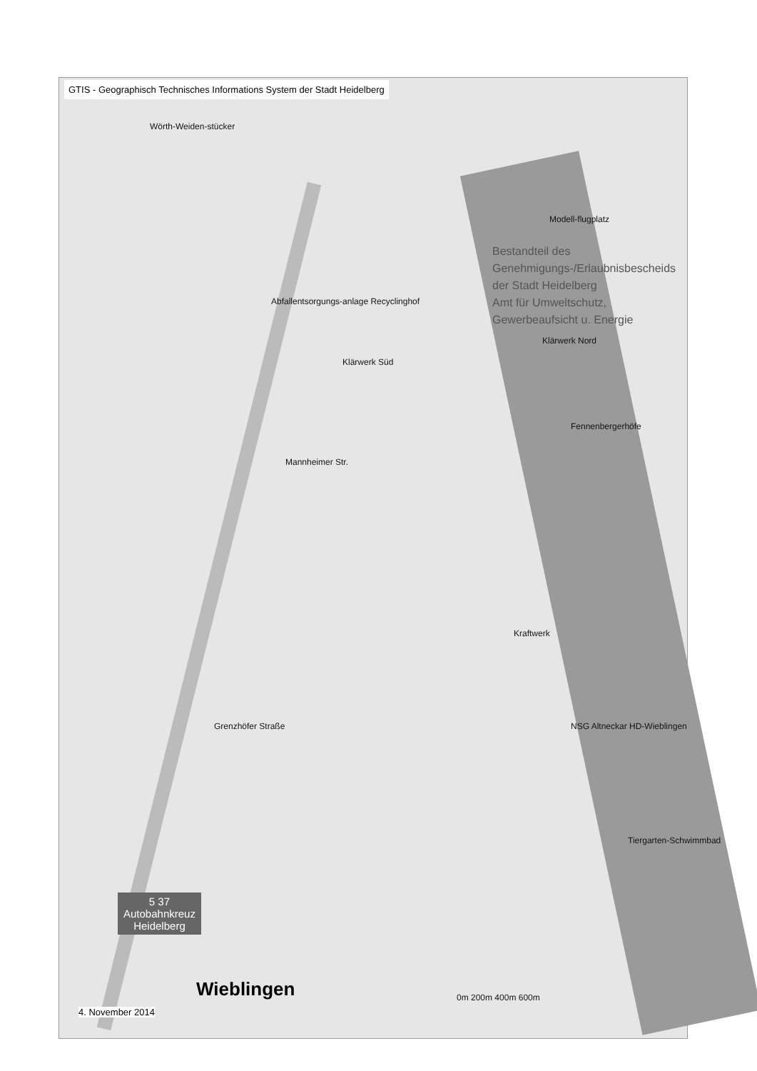GTIS - Geographisch Technisches Informations System der Stadt Heidelberg
Bestandteil des
Genehmigungs-/Erlaubnisbescheids
der Stadt Heidelberg
Amt für Umweltschutz,
Gewerbeaufsicht u. Energie
Wörth-Weiden-stücker
Modell-flugplatz
Abfallentsorgungs-anlage Recyclinghof
Klärwerk Süd
Klärwerk Nord
Fennenbergerhöfe
Mannheimer Str.
Kraftwerk
NSG Altneckar HD-Wieblingen Grenzhöfer Straße
Tiergarten-Schwimmbad
0m 200m 400m 600m
5 37
Autobahnkreuz
Heidelberg
Wieblingen
4. November 2014